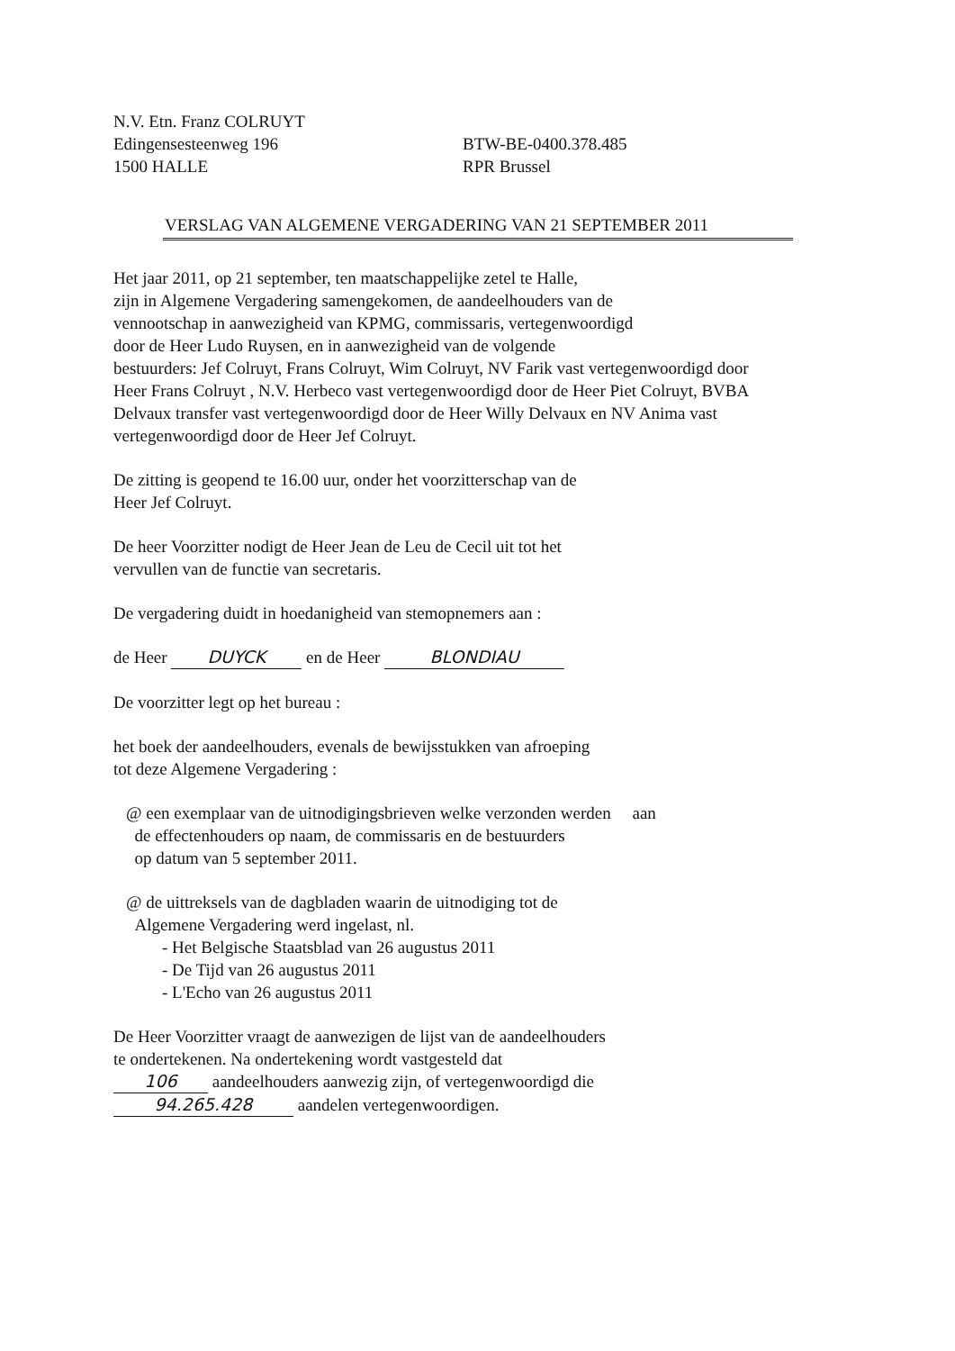N.V. Etn. Franz COLRUYT
Edingensesteenweg 196
1500 HALLE
BTW-BE-0400.378.485
RPR Brussel
VERSLAG VAN ALGEMENE VERGADERING VAN 21 SEPTEMBER 2011
Het jaar 2011, op 21 september, ten maatschappelijke zetel te Halle,
zijn in Algemene Vergadering samengekomen, de aandeelhouders van de
vennootschap in aanwezigheid van KPMG, commissaris, vertegenwoordigd
door de Heer Ludo Ruysen, en in aanwezigheid van de volgende
bestuurders: Jef Colruyt, Frans Colruyt, Wim Colruyt, NV Farik vast vertegenwoordigd door
Heer Frans Colruyt , N.V. Herbeco vast vertegenwoordigd door de Heer Piet Colruyt, BVBA
Delvaux transfer vast vertegenwoordigd door de Heer Willy Delvaux en NV Anima vast
vertegenwoordigd door de Heer Jef Colruyt.
De zitting is geopend te 16.00 uur, onder het voorzitterschap van de
Heer Jef Colruyt.
De heer Voorzitter nodigt de Heer Jean de Leu de Cecil uit tot het
vervullen van de functie van secretaris.
De vergadering duidt in hoedanigheid van stemopnemers aan :
de Heer DUYCK en de Heer BLONDIAU
De voorzitter legt op het bureau :
het boek der aandeelhouders, evenals de bewijsstukken van afroeping
tot deze Algemene Vergadering :
@ een exemplaar van de uitnodigingsbrieven welke verzonden werden aan
de effectenhouders op naam, de commissaris en de bestuurders
op datum van 5 september 2011.
@ de uittreksels van de dagbladen waarin de uitnodiging tot de
Algemene Vergadering werd ingelast, nl.
- Het Belgische Staatsblad van 26 augustus 2011
- De Tijd van 26 augustus 2011
- L'Echo van 26 augustus 2011
De Heer Voorzitter vraagt de aanwezigen de lijst van de aandeelhouders
te ondertekenen. Na ondertekening wordt vastgesteld dat
106 aandeelhouders aanwezig zijn, of vertegenwoordigd die
94.265.428 aandelen vertegenwoordigen.